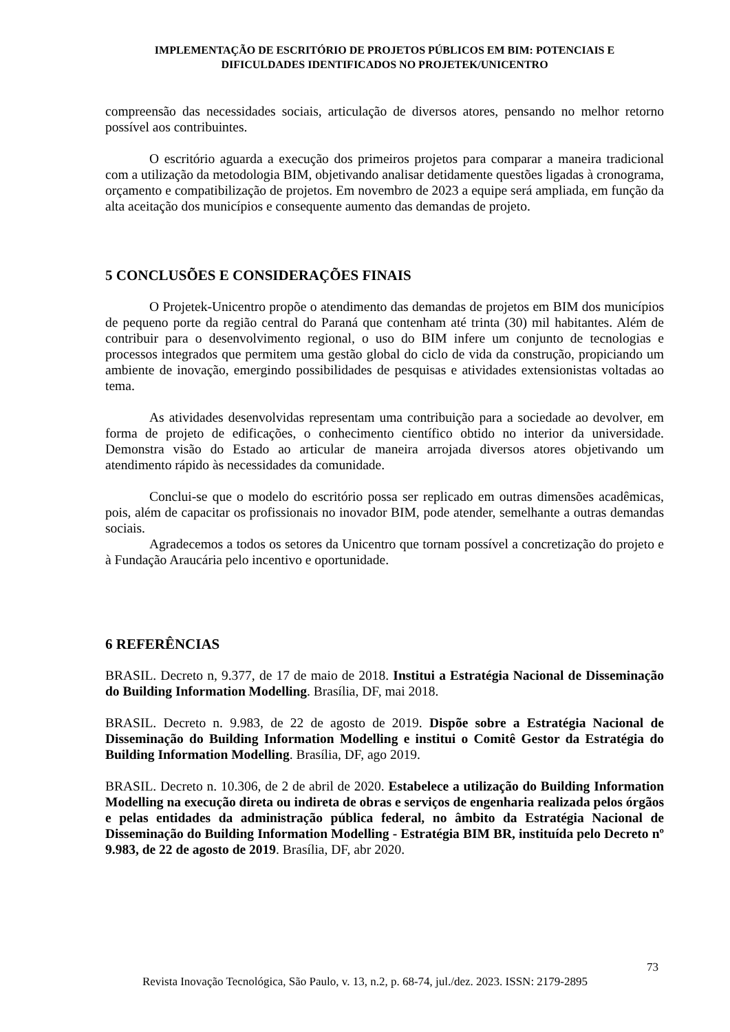IMPLEMENTAÇÃO DE ESCRITÓRIO DE PROJETOS PÚBLICOS EM BIM: POTENCIAIS E
DIFICULDADES IDENTIFICADOS NO PROJETEK/UNICENTRO
compreensão das necessidades sociais, articulação de diversos atores, pensando no melhor retorno possível aos contribuintes.
O escritório aguarda a execução dos primeiros projetos para comparar a maneira tradicional com a utilização da metodologia BIM, objetivando analisar detidamente questões ligadas à cronograma, orçamento e compatibilização de projetos. Em novembro de 2023 a equipe será ampliada, em função da alta aceitação dos municípios e consequente aumento das demandas de projeto.
5 CONCLUSÕES E CONSIDERAÇÕES FINAIS
O Projetek-Unicentro propõe o atendimento das demandas de projetos em BIM dos municípios de pequeno porte da região central do Paraná que contenham até trinta (30) mil habitantes. Além de contribuir para o desenvolvimento regional, o uso do BIM infere um conjunto de tecnologias e processos integrados que permitem uma gestão global do ciclo de vida da construção, propiciando um ambiente de inovação, emergindo possibilidades de pesquisas e atividades extensionistas voltadas ao tema.
As atividades desenvolvidas representam uma contribuição para a sociedade ao devolver, em forma de projeto de edificações, o conhecimento científico obtido no interior da universidade. Demonstra visão do Estado ao articular de maneira arrojada diversos atores objetivando um atendimento rápido às necessidades da comunidade.
Conclui-se que o modelo do escritório possa ser replicado em outras dimensões acadêmicas, pois, além de capacitar os profissionais no inovador BIM, pode atender, semelhante a outras demandas sociais.
Agradecemos a todos os setores da Unicentro que tornam possível a concretização do projeto e à Fundação Araucária pelo incentivo e oportunidade.
6 REFERÊNCIAS
BRASIL. Decreto n, 9.377, de 17 de maio de 2018. Institui a Estratégia Nacional de Disseminação do Building Information Modelling. Brasília, DF, mai 2018.
BRASIL. Decreto n. 9.983, de 22 de agosto de 2019. Dispõe sobre a Estratégia Nacional de Disseminação do Building Information Modelling e institui o Comitê Gestor da Estratégia do Building Information Modelling. Brasília, DF, ago 2019.
BRASIL. Decreto n. 10.306, de 2 de abril de 2020. Estabelece a utilização do Building Information Modelling na execução direta ou indireta de obras e serviços de engenharia realizada pelos órgãos e pelas entidades da administração pública federal, no âmbito da Estratégia Nacional de Disseminação do Building Information Modelling - Estratégia BIM BR, instituída pelo Decreto nº 9.983, de 22 de agosto de 2019. Brasília, DF, abr 2020.
73
Revista Inovação Tecnológica, São Paulo, v. 13, n.2, p. 68-74, jul./dez. 2023. ISSN: 2179-2895